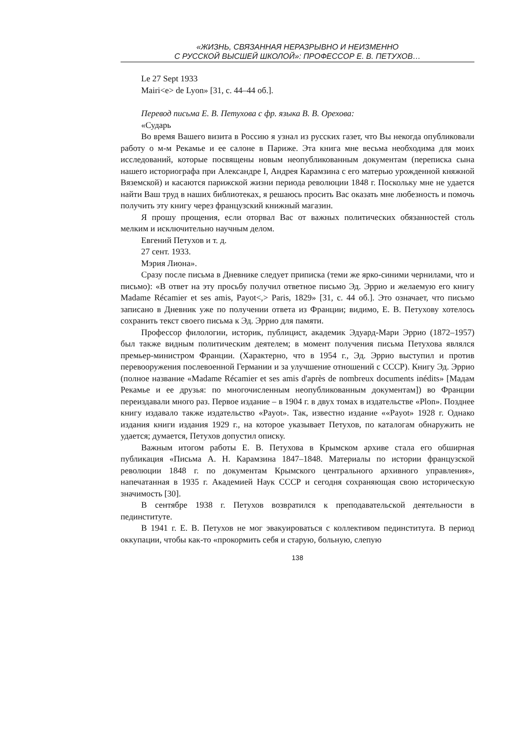«ЖИЗНЬ, СВЯЗАННАЯ НЕРАЗРЫВНО И НЕИЗМЕННО
С РУССКОЙ ВЫСШЕЙ ШКОЛОЙ»: ПРОФЕССОР Е. В. ПЕТУХОВ…
Le 27 Sept 1933
Mairi<e> de Lyon» [31, с. 44–44 об.].
Перевод письма Е. В. Петухова с фр. языка В. В. Орехова:
«Сударь
Во время Вашего визита в Россию я узнал из русских газет, что Вы некогда опубликовали работу о м-м Рекамье и ее салоне в Париже. Эта книга мне весьма необходима для моих исследований, которые посвящены новым неопубликованным документам (переписка сына нашего историографа при Александре I, Андрея Карамзина с его матерью урожденной княжной Вяземской) и касаются парижской жизни периода революции 1848 г. Поскольку мне не удается найти Ваш труд в наших библиотеках, я решаюсь просить Вас оказать мне любезность и помочь получить эту книгу через французский книжный магазин.
Я прошу прощения, если оторвал Вас от важных политических обязанностей столь мелким и исключительно научным делом.
Евгений Петухов и т. д.
27 сент. 1933.
Мэрия Лиона».
Сразу после письма в Дневнике следует приписка (теми же ярко-синими чернилами, что и письмо): «В ответ на эту просьбу получил ответное письмо Эд. Эррио и желаемую его книгу Madame Récamier et ses amis, Payot<,> Paris, 1829» [31, с. 44 об.]. Это означает, что письмо записано в Дневник уже по получении ответа из Франции; видимо, Е. В. Петухову хотелось сохранить текст своего письма к Эд. Эррио для памяти.
Профессор филологии, историк, публицист, академик Эдуард-Мари Эррио (1872–1957) был также видным политическим деятелем; в момент получения письма Петухова являлся премьер-министром Франции. (Характерно, что в 1954 г., Эд. Эррио выступил и против перевооружения послевоенной Германии и за улучшение отношений с СССР). Книгу Эд. Эррио (полное название «Madame Récamier et ses amis d'après de nombreux documents inédits» [Мадам Рекамье и ее друзья: по многочисленным неопубликованным документам]) во Франции переиздавали много раз. Первое издание – в 1904 г. в двух томах в издательстве «Plon». Позднее книгу издавало также издательство «Payot». Так, известно издание ««Payot» 1928 г. Однако издания книги издания 1929 г., на которое указывает Петухов, по каталогам обнаружить не удается; думается, Петухов допустил описку.
Важным итогом работы Е. В. Петухова в Крымском архиве стала его обширная публикация «Письма А. Н. Карамзина 1847–1848. Материалы по истории французской революции 1848 г. по документам Крымского центрального архивного управления», напечатанная в 1935 г. Академией Наук СССР и сегодня сохраняющая свою историческую значимость [30].
В сентябре 1938 г. Петухов возвратился к преподавательской деятельности в пединституте.
В 1941 г. Е. В. Петухов не мог эвакуироваться с коллективом пединститута. В период оккупации, чтобы как-то «прокормить себя и старую, больную, слепую
138